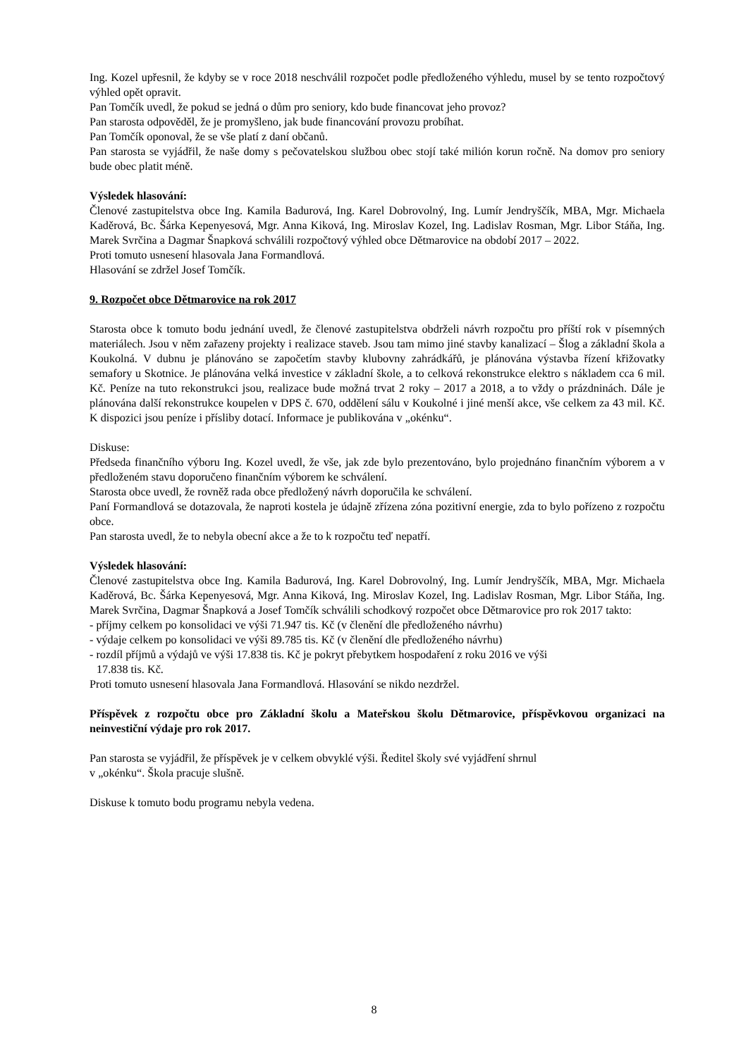Ing. Kozel upřesnil, že kdyby se v roce 2018 neschválil rozpočet podle předloženého výhledu, musel by se tento rozpočtový výhled opět opravit.
Pan Tomčík uvedl, že pokud se jedná o dům pro seniory, kdo bude financovat jeho provoz?
Pan starosta odpověděl, že je promyšleno, jak bude financování provozu probíhat.
Pan Tomčík oponoval, že se vše platí z daní občanů.
Pan starosta se vyjádřil, že naše domy s pečovatelskou službou obec stojí také milión korun ročně. Na domov pro seniory bude obec platit méně.
Výsledek hlasování:
Členové zastupitelstva obce Ing. Kamila Badurová, Ing. Karel Dobrovolný, Ing. Lumír Jendryščík, MBA, Mgr. Michaela Kaděrová, Bc. Šárka Kepenyesová, Mgr. Anna Kiková, Ing. Miroslav Kozel, Ing. Ladislav Rosman, Mgr. Libor Stáňa, Ing. Marek Svrčina a Dagmar Šnapková schválili rozpočtový výhled obce Dětmarovice na období 2017 – 2022.
Proti tomuto usnesení hlasovala Jana Formandlová.
Hlasování se zdržel Josef Tomčík.
9. Rozpočet obce Dětmarovice na rok 2017
Starosta obce k tomuto bodu jednání uvedl, že členové zastupitelstva obdrželi návrh rozpočtu pro příští rok v písemných materiálech. Jsou v něm zařazeny projekty i realizace staveb. Jsou tam mimo jiné stavby kanalizací – Šlog a základní škola a Koukolná. V dubnu je plánováno se započetím stavby klubovny zahrádkářů, je plánována výstavba řízení křižovatky semafory u Skotnice. Je plánována velká investice v základní škole, a to celková rekonstrukce elektro s nákladem cca 6 mil. Kč. Peníze na tuto rekonstrukci jsou, realizace bude možná trvat 2 roky – 2017 a 2018, a to vždy o prázdninách. Dále je plánována další rekonstrukce koupelen v DPS č. 670, oddělení sálu v Koukolné i jiné menší akce, vše celkem za 43 mil. Kč. K dispozici jsou peníze i přísliby dotací. Informace je publikována v „okénku“.
Diskuse:
Předseda finančního výboru Ing. Kozel uvedl, že vše, jak zde bylo prezentováno, bylo projednáno finančním výborem a v předloženém stavu doporučeno finančním výborem ke schválení.
Starosta obce uvedl, že rovněž rada obce předložený návrh doporučila ke schválení.
Paní Formandlová se dotazovala, že naproti kostela je údajně zřízena zóna pozitivní energie, zda to bylo pořízeno z rozpočtu obce.
Pan starosta uvedl, že to nebyla obecní akce a že to k rozpočtu teď nepatří.
Výsledek hlasování:
Členové zastupitelstva obce Ing. Kamila Badurová, Ing. Karel Dobrovolný, Ing. Lumír Jendryščík, MBA, Mgr. Michaela Kaděrová, Bc. Šárka Kepenyesová, Mgr. Anna Kiková, Ing. Miroslav Kozel, Ing. Ladislav Rosman, Mgr. Libor Stáňa, Ing. Marek Svrčina, Dagmar Šnapková a Josef Tomčík schválili schodkový rozpočet obce Dětmarovice pro rok 2017 takto:
- příjmy celkem po konsolidaci ve výši 71.947 tis. Kč (v členění dle předloženého návrhu)
- výdaje celkem po konsolidaci ve výši 89.785 tis. Kč (v členění dle předloženého návrhu)
- rozdíl příjmů a výdajů ve výši 17.838 tis. Kč je pokryt přebytkem hospodaření z roku 2016 ve výši
17.838 tis. Kč.
Proti tomuto usnesení hlasovala Jana Formandlová. Hlasování se nikdo nezdržel.
Příspěvek z rozpočtu obce pro Základní školu a Mateřskou školu Dětmarovice, příspěvkovou organizaci na neinvestiční výdaje pro rok 2017.
Pan starosta se vyjádřil, že příspěvek je v celkem obvyklé výši. Ředitel školy své vyjádření shrnul
v „okénku“. Škola pracuje slušně.
Diskuse k tomuto bodu programu nebyla vedena.
8